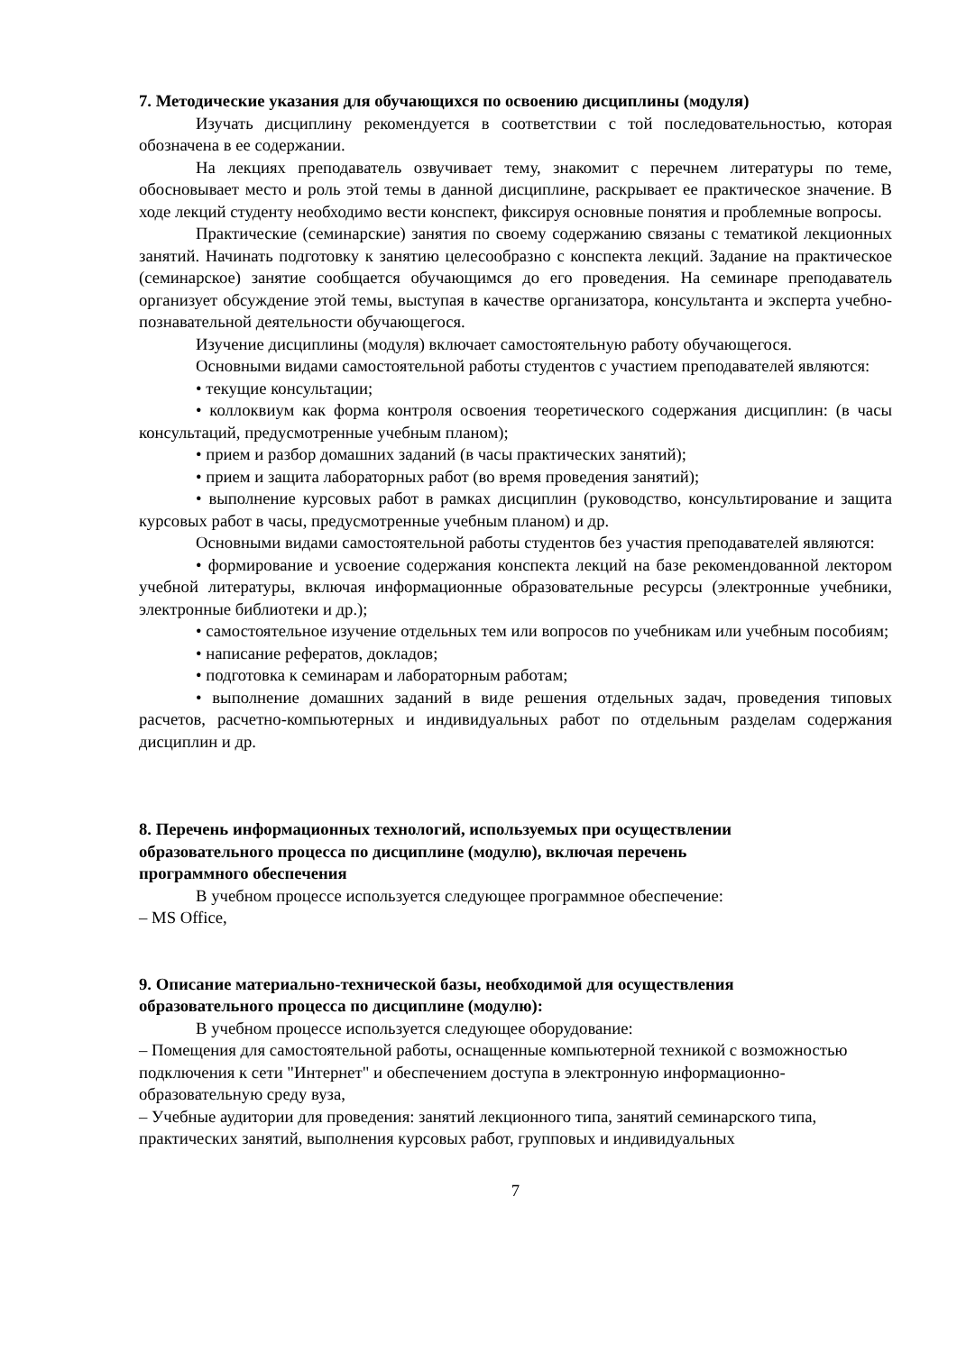7. Методические указания для обучающихся по освоению дисциплины (модуля)
Изучать дисциплину рекомендуется в соответствии с той последовательностью, которая обозначена в ее содержании.
На лекциях преподаватель озвучивает тему, знакомит с перечнем литературы по теме, обосновывает место и роль этой темы в данной дисциплине, раскрывает ее практическое значение. В ходе лекций студенту необходимо вести конспект, фиксируя основные понятия и проблемные вопросы.
Практические (семинарские) занятия по своему содержанию связаны с тематикой лекционных занятий. Начинать подготовку к занятию целесообразно с конспекта лекций. Задание на практическое (семинарское) занятие сообщается обучающимся до его проведения. На семинаре преподаватель организует обсуждение этой темы, выступая в качестве организатора, консультанта и эксперта учебно-познавательной деятельности обучающегося.
Изучение дисциплины (модуля) включает самостоятельную работу обучающегося.
Основными видами самостоятельной работы студентов с участием преподавателей являются:
• текущие консультации;
• коллоквиум как форма контроля освоения теоретического содержания дисциплин: (в часы консультаций, предусмотренные учебным планом);
• прием и разбор домашних заданий (в часы практических занятий);
• прием и защита лабораторных работ (во время проведения занятий);
• выполнение курсовых работ в рамках дисциплин (руководство, консультирование и защита курсовых работ в часы, предусмотренные учебным планом) и др.
Основными видами самостоятельной работы студентов без участия преподавателей являются:
• формирование и усвоение содержания конспекта лекций на базе рекомендованной лектором учебной литературы, включая информационные образовательные ресурсы (электронные учебники, электронные библиотеки и др.);
• самостоятельное изучение отдельных тем или вопросов по учебникам или учебным пособиям;
• написание рефератов, докладов;
• подготовка к семинарам и лабораторным работам;
• выполнение домашних заданий в виде решения отдельных задач, проведения типовых расчетов, расчетно-компьютерных и индивидуальных работ по отдельным разделам содержания дисциплин и др.
8. Перечень информационных технологий, используемых при осуществлении
образовательного процесса по дисциплине (модулю), включая перечень
программного обеспечения
В учебном процессе используется следующее программное обеспечение:
– MS Office,
9. Описание материально-технической базы, необходимой для осуществления
образовательного процесса по дисциплине (модулю):
В учебном процессе используется следующее оборудование:
– Помещения для самостоятельной работы, оснащенные компьютерной техникой с возможностью подключения к сети "Интернет" и обеспечением доступа в электронную информационно-образовательную среду вуза,
– Учебные аудитории для проведения: занятий лекционного типа, занятий семинарского типа, практических занятий, выполнения курсовых работ, групповых и индивидуальных
7